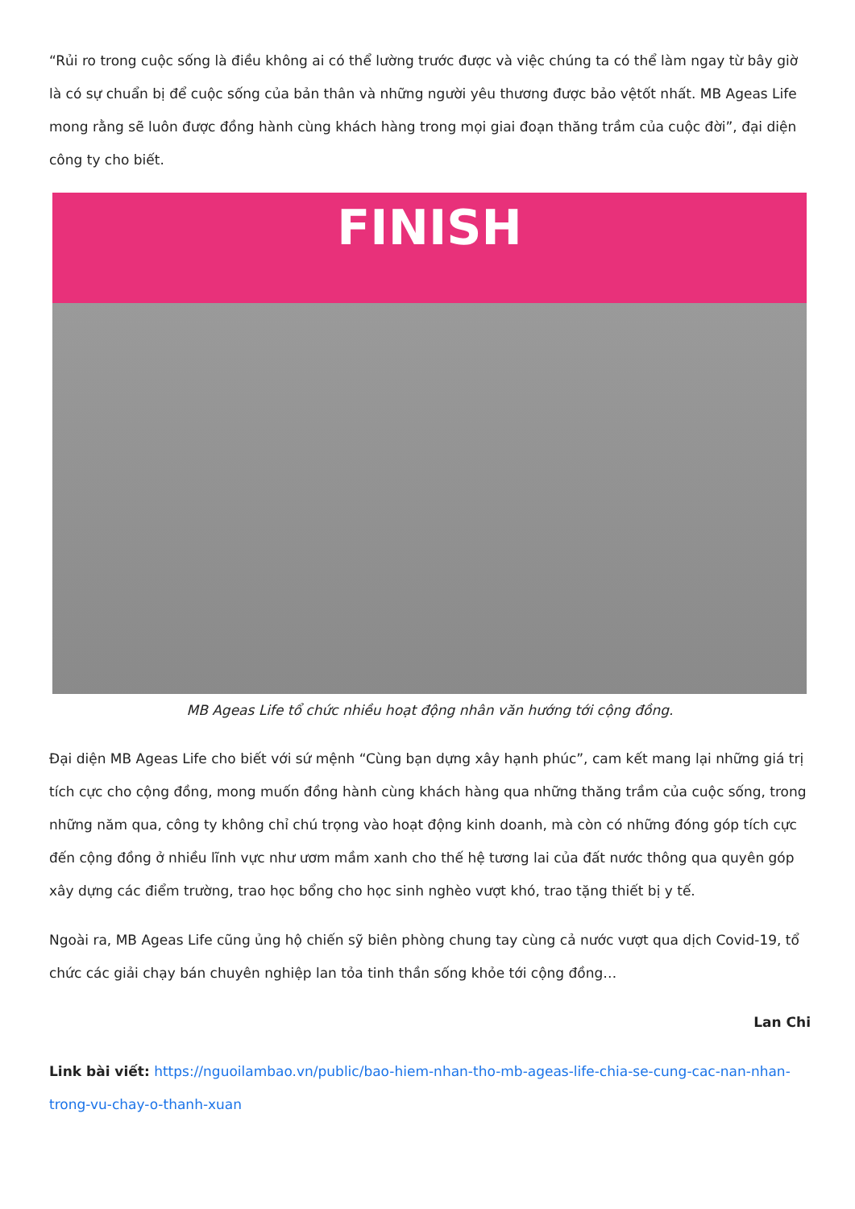“Rủi ro trong cuộc sống là điều không ai có thể lường trước được và việc chúng ta có thể làm ngay từ bây giờ là có sự chuẩn bị để cuộc sống của bản thân và những người yêu thương được bảo vệtốt nhất. MB Ageas Life mong rằng sẽ luôn được đồng hành cùng khách hàng trong mọi giai đoạn thăng trầm của cuộc đời”, đại diện công ty cho biết.
FINISH
MB Ageas Life tổ chức nhiều hoạt động nhân văn hướng tới cộng đồng.
Đại diện MB Ageas Life cho biết với sứ mệnh “Cùng bạn dựng xây hạnh phúc”, cam kết mang lại những giá trị tích cực cho cộng đồng, mong muốn đồng hành cùng khách hàng qua những thăng trầm của cuộc sống, trong những năm qua, công ty không chỉ chú trọng vào hoạt động kinh doanh, mà còn có những đóng góp tích cực đến cộng đồng ở nhiều lĩnh vực như ươm mầm xanh cho thế hệ tương lai của đất nước thông qua quyên góp xây dựng các điểm trường, trao học bổng cho học sinh nghèo vượt khó, trao tặng thiết bị y tế.
Ngoài ra, MB Ageas Life cũng ủng hộ chiến sỹ biên phòng chung tay cùng cả nước vượt qua dịch Covid-19, tổ chức các giải chạy bán chuyên nghiệp lan tỏa tinh thần sống khỏe tới cộng đồng…
Lan Chi
Link bài viết: https://nguoilambao.vn/public/bao-hiem-nhan-tho-mb-ageas-life-chia-se-cung-cac-nan-nhan-trong-vu-chay-o-thanh-xuan